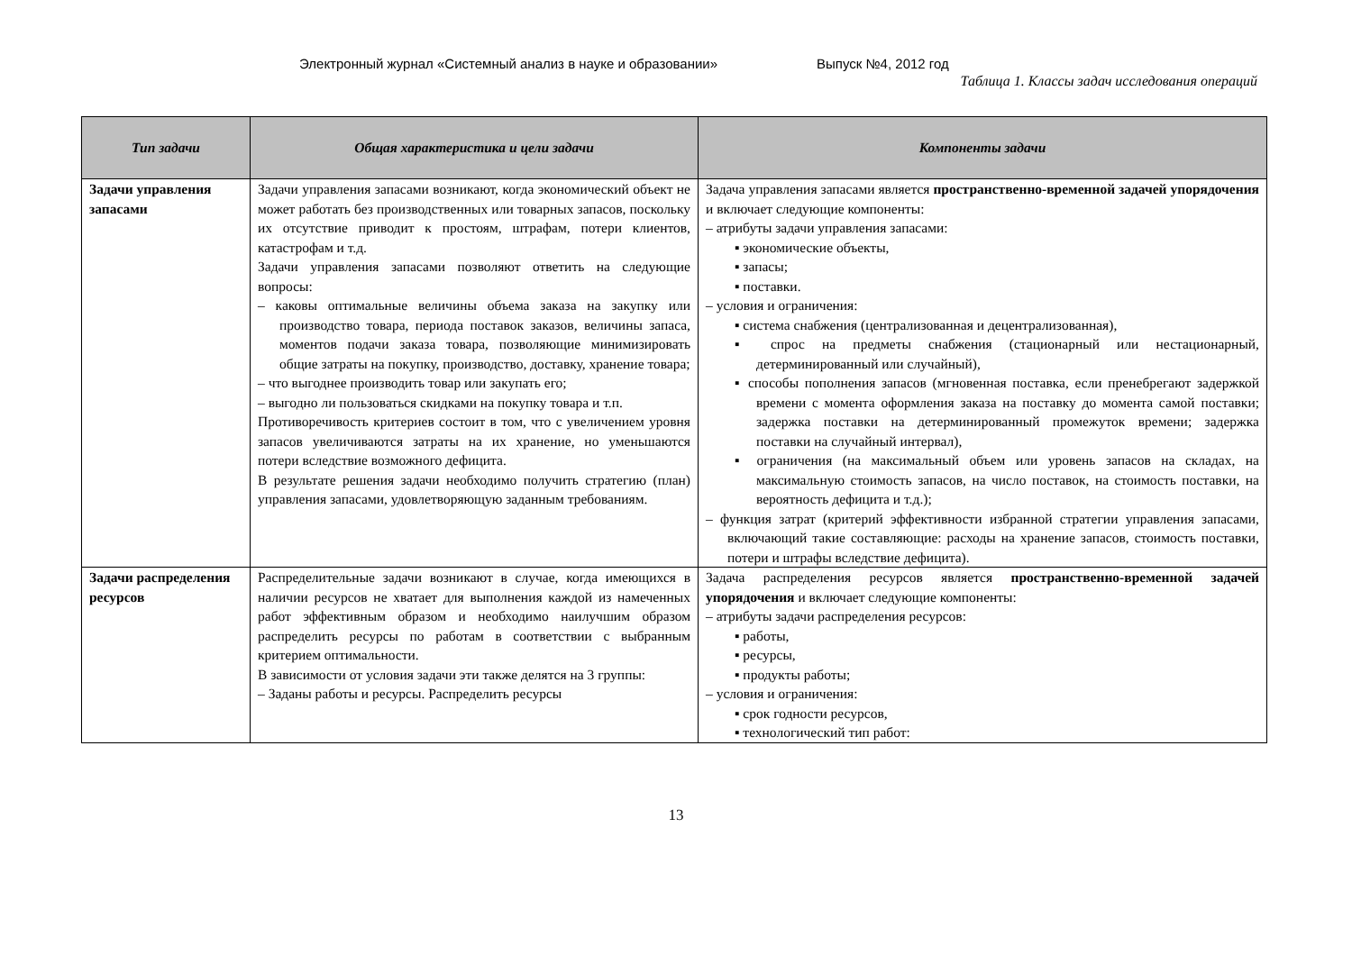Электронный журнал «Системный анализ в науке и образовании» Выпуск №4, 2012 год
Таблица 1. Классы задач исследования операций
| Тип задачи | Общая характеристика и цели задачи | Компоненты задачи |
| --- | --- | --- |
| Задачи управления запасами | Задачи управления запасами возникают, когда экономический объект не может работать без производственных или товарных запасов, поскольку их отсутствие приводит к простоям, штрафам, потери клиентов, катастрофам и т.д. Задачи управления запасами позволяют ответить на следующие вопросы: – каковы оптимальные величины объема заказа на закупку или производство товара, периода поставок заказов, величины запаса, моментов подачи заказа товара, позволяющие минимизировать общие затраты на покупку, производство, доставку, хранение товара; – что выгоднее производить товар или закупать его; – выгодно ли пользоваться скидками на покупку товара и т.п. Противоречивость критериев состоит в том, что с увеличением уровня запасов увеличиваются затраты на их хранение, но уменьшаются потери вследствие возможного дефицита. В результате решения задачи необходимо получить стратегию (план) управления запасами, удовлетворяющую заданным требованиям. | Задача управления запасами является пространственно-временной задачей упорядочения и включает следующие компоненты: – атрибуты задачи управления запасами: ▪ экономические объекты, ▪ запасы; ▪ поставки. – условия и ограничения: ▪ система снабжения (централизованная и децентрализованная), ▪ спрос на предметы снабжения (стационарный или нестационарный, детерминированный или случайный), ▪ способы пополнения запасов (мгновенная поставка, если пренебрегают задержкой времени с момента оформления заказа на поставку до момента самой поставки; задержка поставки на детерминированный промежуток времени; задержка поставки на случайный интервал), ▪ ограничения (на максимальный объем или уровень запасов на складах, на максимальную стоимость запасов, на число поставок, на стоимость поставки, на вероятность дефицита и т.д.); – функция затрат (критерий эффективности избранной стратегии управления запасами, включающий такие составляющие: расходы на хранение запасов, стоимость поставки, потери и штрафы вследствие дефицита). |
| Задачи распределения ресурсов | Распределительные задачи возникают в случае, когда имеющихся в наличии ресурсов не хватает для выполнения каждой из намеченных работ эффективным образом и необходимо наилучшим образом распределить ресурсы по работам в соответствии с выбранным критерием оптимальности. В зависимости от условия задачи эти также делятся на 3 группы: – Заданы работы и ресурсы. Распределить ресурсы | Задача распределения ресурсов является пространственно-временной задачей упорядочения и включает следующие компоненты: – атрибуты задачи распределения ресурсов: ▪ работы, ▪ ресурсы, ▪ продукты работы; – условия и ограничения: ▪ срок годности ресурсов, ▪ технологический тип работ: |
13